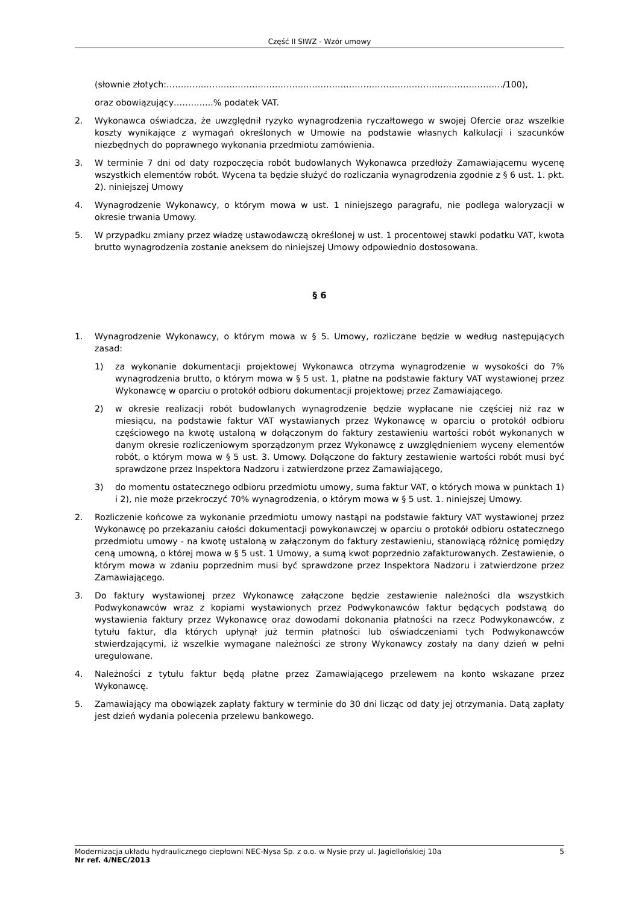Część II SIWZ - Wzór umowy
(słownie złotych:………………………………………………………………………………………………………./100),
oraz obowiązujący…………..% podatek VAT.
2. Wykonawca oświadcza, że uwzględnił ryzyko wynagrodzenia ryczałtowego w swojej Ofercie oraz wszelkie koszty wynikające z wymagań określonych w Umowie na podstawie własnych kalkulacji i szacunków niezbędnych do poprawnego wykonania przedmiotu zamówienia.
3. W terminie 7 dni od daty rozpoczęcia robót budowlanych Wykonawca przedłoży Zamawiającemu wycenę wszystkich elementów robót. Wycena ta będzie służyć do rozliczania wynagrodzenia zgodnie z § 6 ust. 1. pkt. 2). niniejszej Umowy
4. Wynagrodzenie Wykonawcy, o którym mowa w ust. 1 niniejszego paragrafu, nie podlega waloryzacji w okresie trwania Umowy.
5. W przypadku zmiany przez władzę ustawodawczą określonej w ust. 1 procentowej stawki podatku VAT, kwota brutto wynagrodzenia zostanie aneksem do niniejszej Umowy odpowiednio dostosowana.
§ 6
1. Wynagrodzenie Wykonawcy, o którym mowa w § 5. Umowy, rozliczane będzie w według następujących zasad:
1) za wykonanie dokumentacji projektowej Wykonawca otrzyma wynagrodzenie w wysokości do 7% wynagrodzenia brutto, o którym mowa w § 5 ust. 1, płatne na podstawie faktury VAT wystawionej przez Wykonawcę w oparciu o protokół odbioru dokumentacji projektowej przez Zamawiającego.
2) w okresie realizacji robót budowlanych wynagrodzenie będzie wypłacane nie częściej niż raz w miesiącu, na podstawie faktur VAT wystawianych przez Wykonawcę w oparciu o protokół odbioru częściowego na kwotę ustaloną w dołączonym do faktury zestawieniu wartości robót wykonanych w danym okresie rozliczeniowym sporządzonym przez Wykonawcę z uwzględnieniem wyceny elementów robót, o którym mowa w § 5 ust. 3. Umowy. Dołączone do faktury zestawienie wartości robót musi być sprawdzone przez Inspektora Nadzoru i zatwierdzone przez Zamawiającego,
3) do momentu ostatecznego odbioru przedmiotu umowy, suma faktur VAT, o których mowa w punktach 1) i 2), nie może przekroczyć 70% wynagrodzenia, o którym mowa w § 5 ust. 1. niniejszej Umowy.
2. Rozliczenie końcowe za wykonanie przedmiotu umowy nastąpi na podstawie faktury VAT wystawionej przez Wykonawcę po przekazaniu całości dokumentacji powykonawczej w oparciu o protokół odbioru ostatecznego przedmiotu umowy - na kwotę ustaloną w załączonym do faktury zestawieniu, stanowiącą różnicę pomiędzy ceną umowną, o której mowa w § 5 ust. 1 Umowy, a sumą kwot poprzednio zafakturowanych. Zestawienie, o którym mowa w zdaniu poprzednim musi być sprawdzone przez Inspektora Nadzoru i zatwierdzone przez Zamawiającego.
3. Do faktury wystawionej przez Wykonawcę załączone będzie zestawienie należności dla wszystkich Podwykonawców wraz z kopiami wystawionych przez Podwykonawców faktur będących podstawą do wystawienia faktury przez Wykonawcę oraz dowodami dokonania płatności na rzecz Podwykonawców, z tytułu faktur, dla których upłynął już termin płatności lub oświadczeniami tych Podwykonawców stwierdzającymi, iż wszelkie wymagane należności ze strony Wykonawcy zostały na dany dzień w pełni uregulowane.
4. Należności z tytułu faktur będą płatne przez Zamawiającego przelewem na konto wskazane przez Wykonawcę.
5. Zamawiający ma obowiązek zapłaty faktury w terminie do 30 dni licząc od daty jej otrzymania. Datą zapłaty jest dzień wydania polecenia przelewu bankowego.
Modernizacja układu hydraulicznego ciepłowni NEC-Nysa Sp. z o.o. w Nysie przy ul. Jagiellońskiej 10a 5
Nr ref. 4/NEC/2013